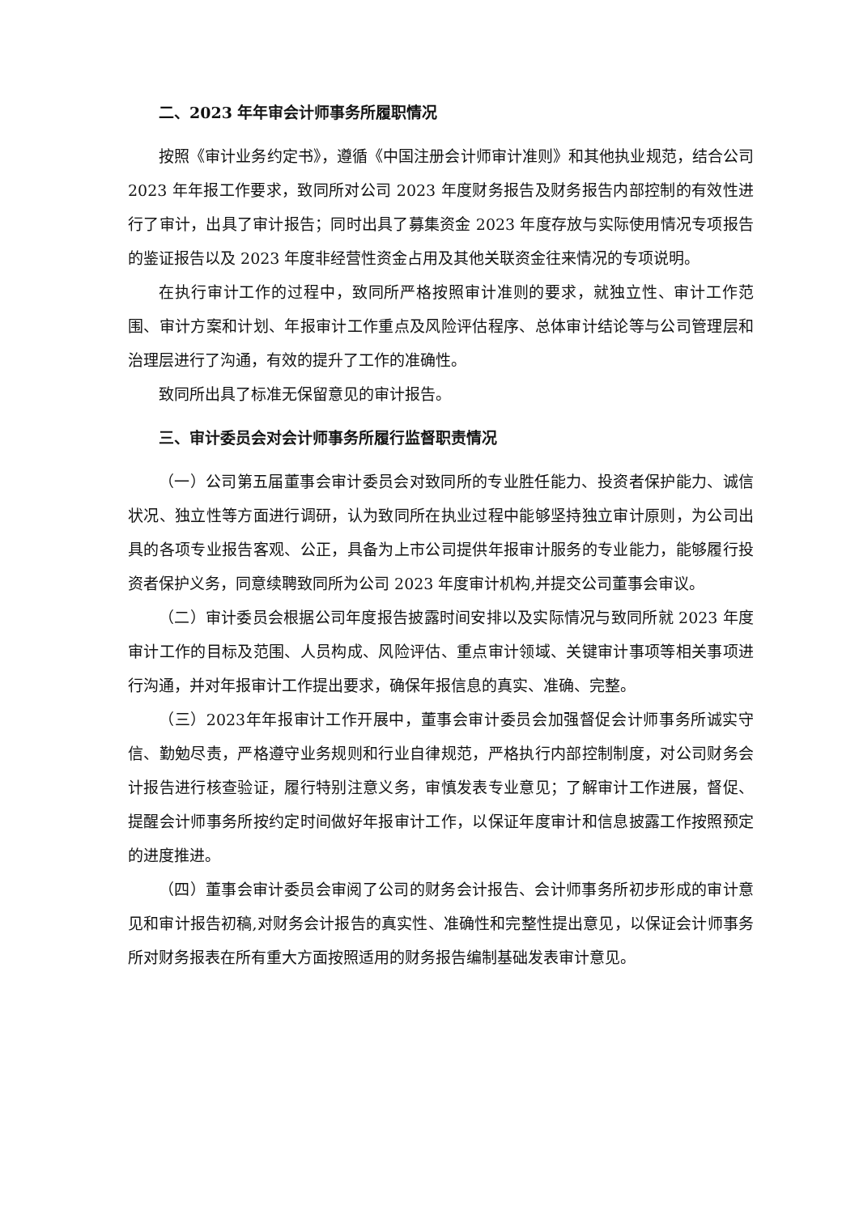二、2023 年年审会计师事务所履职情况
按照《审计业务约定书》，遵循《中国注册会计师审计准则》和其他执业规范，结合公司 2023 年年报工作要求，致同所对公司 2023 年度财务报告及财务报告内部控制的有效性进行了审计，出具了审计报告；同时出具了募集资金 2023 年度存放与实际使用情况专项报告的鉴证报告以及 2023 年度非经营性资金占用及其他关联资金往来情况的专项说明。
在执行审计工作的过程中，致同所严格按照审计准则的要求，就独立性、审计工作范围、审计方案和计划、年报审计工作重点及风险评估程序、总体审计结论等与公司管理层和治理层进行了沟通，有效的提升了工作的准确性。
致同所出具了标准无保留意见的审计报告。
三、审计委员会对会计师事务所履行监督职责情况
（一）公司第五届董事会审计委员会对致同所的专业胜任能力、投资者保护能力、诚信状况、独立性等方面进行调研，认为致同所在执业过程中能够坚持独立审计原则，为公司出具的各项专业报告客观、公正，具备为上市公司提供年报审计服务的专业能力，能够履行投资者保护义务，同意续聘致同所为公司 2023 年度审计机构,并提交公司董事会审议。
（二）审计委员会根据公司年度报告披露时间安排以及实际情况与致同所就 2023 年度审计工作的目标及范围、人员构成、风险评估、重点审计领域、关键审计事项等相关事项进行沟通，并对年报审计工作提出要求，确保年报信息的真实、准确、完整。
（三）2023年年报审计工作开展中，董事会审计委员会加强督促会计师事务所诚实守信、勤勉尽责，严格遵守业务规则和行业自律规范，严格执行内部控制制度，对公司财务会计报告进行核查验证，履行特别注意义务，审慎发表专业意见；了解审计工作进展，督促、提醒会计师事务所按约定时间做好年报审计工作，以保证年度审计和信息披露工作按照预定的进度推进。
（四）董事会审计委员会审阅了公司的财务会计报告、会计师事务所初步形成的审计意见和审计报告初稿,对财务会计报告的真实性、准确性和完整性提出意见，以保证会计师事务所对财务报表在所有重大方面按照适用的财务报告编制基础发表审计意见。